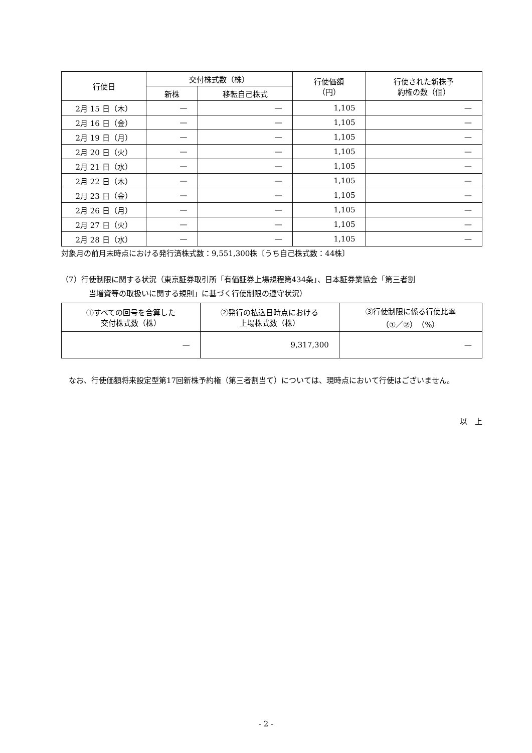| 行使日 | 交付株式数（株） | | 行使価額 （円） | 行使された新株予 約権の数（個） |
| --- | --- | --- | --- | --- |
| | 新株 | 移転自己株式 | | |
| 2月 15 日（木） | — | — | 1,105 | — |
| 2月 16 日（金） | — | — | 1,105 | — |
| 2月 19 日（月） | — | — | 1,105 | — |
| 2月 20 日（火） | — | — | 1,105 | — |
| 2月 21 日（水） | — | — | 1,105 | — |
| 2月 22 日（木） | — | — | 1,105 | — |
| 2月 23 日（金） | — | — | 1,105 | — |
| 2月 26 日（月） | — | — | 1,105 | — |
| 2月 27 日（火） | — | — | 1,105 | — |
| 2月 28 日（水） | — | — | 1,105 | — |
対象月の前月末時点における発行済株式数：9,551,300株〔うち自己株式数：44株〕
（7）行使制限に関する状況（東京証券取引所「有価証券上場規程第434条」、日本証券業協会「第三者割
当増資等の取扱いに関する規則」に基づく行使制限の遵守状況）
| ①すべての回号を合算した 交付株式数（株） | ②発行の払込日時点における 上場株式数（株） | ③行使制限に係る行使比率 （①／②）（%） |
| --- | --- | --- |
| — | 9,317,300 | — |
なお、行使価額将来設定型第17回新株予約権（第三者割当て）については、現時点において行使はございません。
以　上
- 2 -